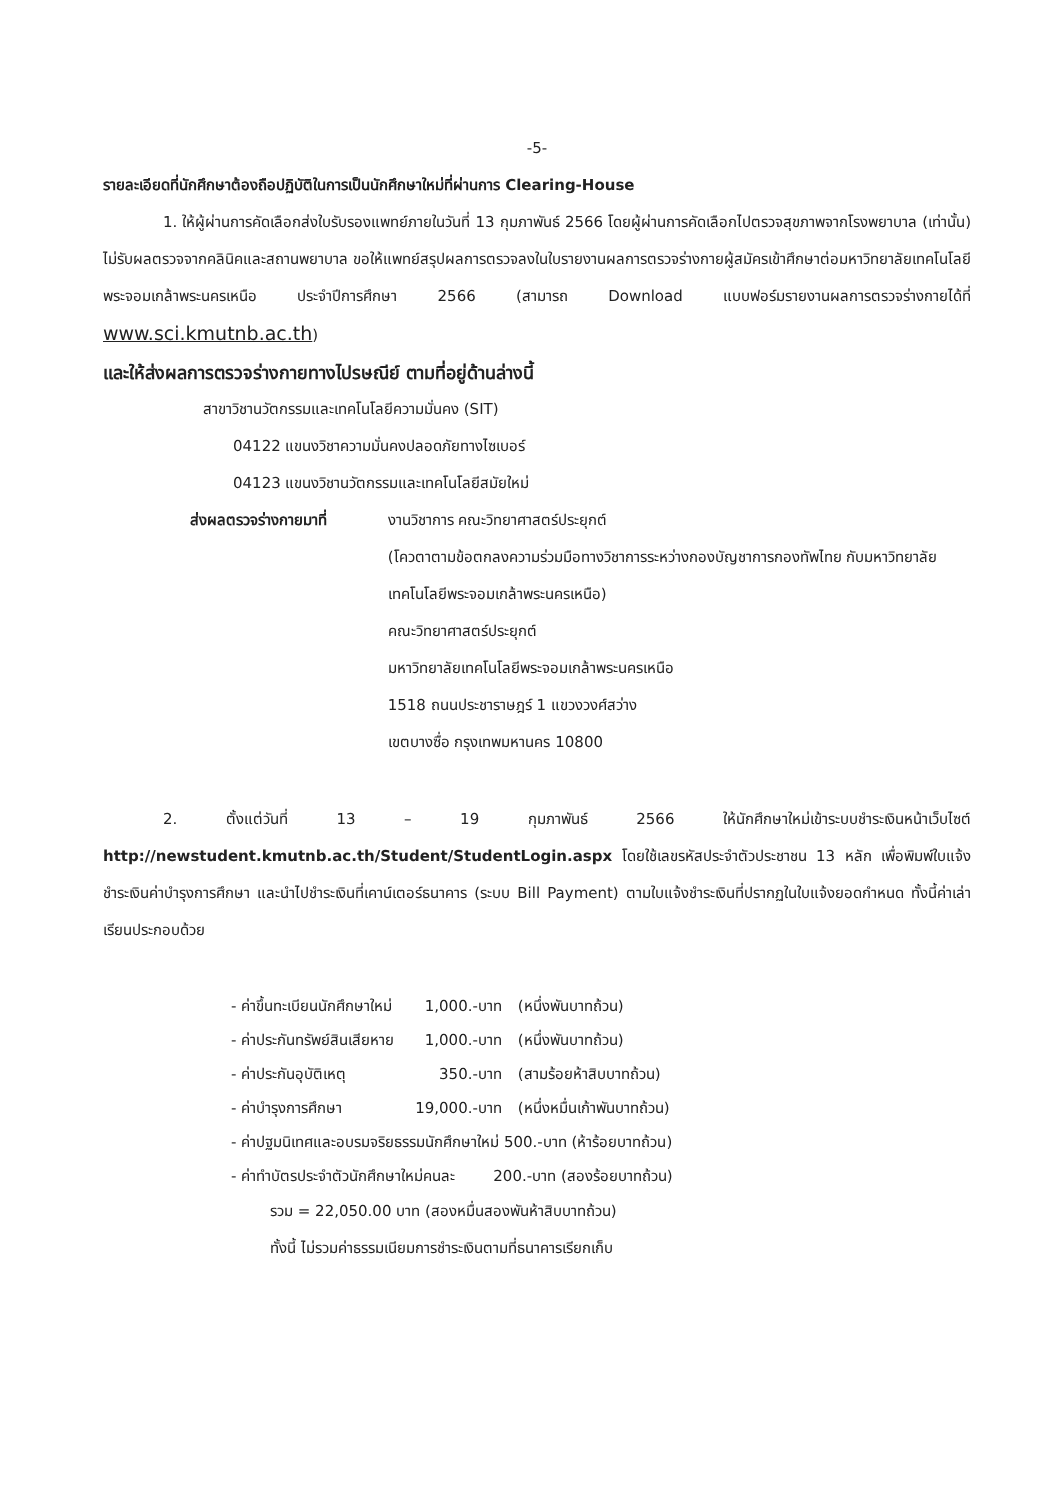-5-
รายละเอียดที่นักศึกษาต้องถือปฏิบัติในการเป็นนักศึกษาใหม่ที่ผ่านการ Clearing-House
1. ให้ผู้ผ่านการคัดเลือกส่งใบรับรองแพทย์ภายในวันที่ 13 กุมภาพันธ์ 2566 โดยผู้ผ่านการคัดเลือกไปตรวจสุขภาพจากโรงพยาบาล (เท่านั้น) ไม่รับผลตรวจจากคลินิคและสถานพยาบาล ขอให้แพทย์สรุปผลการตรวจลงในใบรายงานผลการตรวจร่างกายผู้สมัครเข้าศึกษาต่อมหาวิทยาลัยเทคโนโลยีพระจอมเกล้าพระนครเหนือ ประจำปีการศึกษา 2566 (สามารถ Download แบบฟอร์มรายงานผลการตรวจร่างกายได้ที่ www.sci.kmutnb.ac.th)
และให้ส่งผลการตรวจร่างกายทางไปรษณีย์ ตามที่อยู่ด้านล่างนี้
สาขาวิชานวัตกรรมและเทคโนโลยีความมั่นคง (SIT)
04122 แขนงวิชาความมั่นคงปลอดภัยทางไซเบอร์
04123 แขนงวิชานวัตกรรมและเทคโนโลยีสมัยใหม่
ส่งผลตรวจร่างกายมาที่ งานวิชาการ คณะวิทยาศาสตร์ประยุกต์
(โควตาตามข้อตกลงความร่วมมือทางวิชาการระหว่างกองบัญชาการกองทัพไทย กับมหาวิทยาลัยเทคโนโลยีพระจอมเกล้าพระนครเหนือ)
คณะวิทยาศาสตร์ประยุกต์
มหาวิทยาลัยเทคโนโลยีพระจอมเกล้าพระนครเหนือ
1518 ถนนประชาราษฎร์ 1 แขวงวงศ์สว่าง
เขตบางซื่อ กรุงเทพมหานคร 10800
2. ตั้งแต่วันที่ 13 – 19 กุมภาพันธ์ 2566 ให้นักศึกษาใหม่เข้าระบบชำระเงินหน้าเว็บไซต์ http://newstudent.kmutnb.ac.th/Student/StudentLogin.aspx โดยใช้เลขรหัสประจำตัวประชาชน 13 หลัก เพื่อพิมพ์ใบแจ้งชำระเงินค่าบำรุงการศึกษา และนำไปชำระเงินที่เคาน์เตอร์ธนาคาร (ระบบ Bill Payment) ตามใบแจ้งชำระเงินที่ปรากฏในใบแจ้งยอดกำหนด ทั้งนี้ค่าเล่าเรียนประกอบด้วย
| - ค่าขึ้นทะเบียนนักศึกษาใหม่ | 1,000.-บาท | (หนึ่งพันบาทถ้วน) |
| - ค่าประกันทรัพย์สินเสียหาย | 1,000.-บาท | (หนึ่งพันบาทถ้วน) |
| - ค่าประกันอุบัติเหตุ | 350.-บาท | (สามร้อยห้าสิบบาทถ้วน) |
| - ค่าบำรุงการศึกษา | 19,000.-บาท | (หนึ่งหมื่นเก้าพันบาทถ้วน) |
| - ค่าปฐมนิเทศและอบรมจริยธรรมนักศึกษาใหม่ 500.-บาท (ห้าร้อยบาทถ้วน) | | |
| - ค่าทำบัตรประจำตัวนักศึกษาใหม่คนละ 200.-บาท (สองร้อยบาทถ้วน) | | |
รวม = 22,050.00 บาท (สองหมื่นสองพันห้าสิบบาทถ้วน)
ทั้งนี้ ไม่รวมค่าธรรมเนียมการชำระเงินตามที่ธนาคารเรียกเก็บ